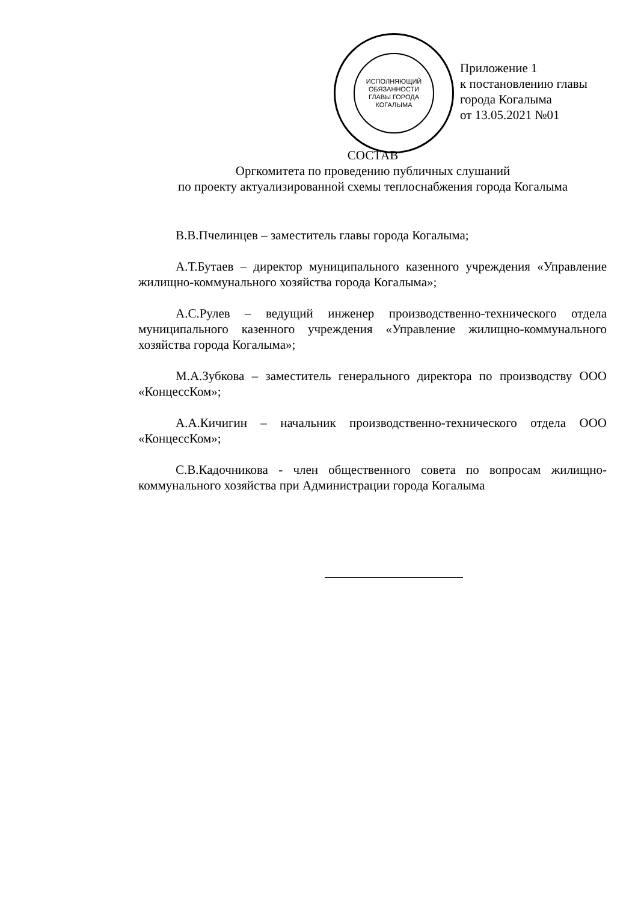ИСПОЛНЯЮЩИЙ
ОБЯЗАННОСТИ
ГЛАВЫ ГОРОДА
КОГАЛЫМА
Приложение 1
к постановлению главы
города Когалыма
от 13.05.2021 №01
СОСТАВ
Оргкомитета по проведению публичных слушаний
по проекту актуализированной схемы теплоснабжения города Когалыма
В.В.Пчелинцев – заместитель главы города Когалыма;
А.Т.Бутаев – директор муниципального казенного учреждения «Управление жилищно-коммунального хозяйства города Когалыма»;
А.С.Рулев – ведущий инженер производственно-технического отдела муниципального казенного учреждения «Управление жилищно-коммунального хозяйства города Когалыма»;
М.А.Зубкова – заместитель генерального директора по производству ООО «КонцессКом»;
А.А.Кичигин – начальник производственно-технического отдела ООО «КонцессКом»;
С.В.Кадочникова - член общественного совета по вопросам жилищно-коммунального хозяйства при Администрации города Когалыма